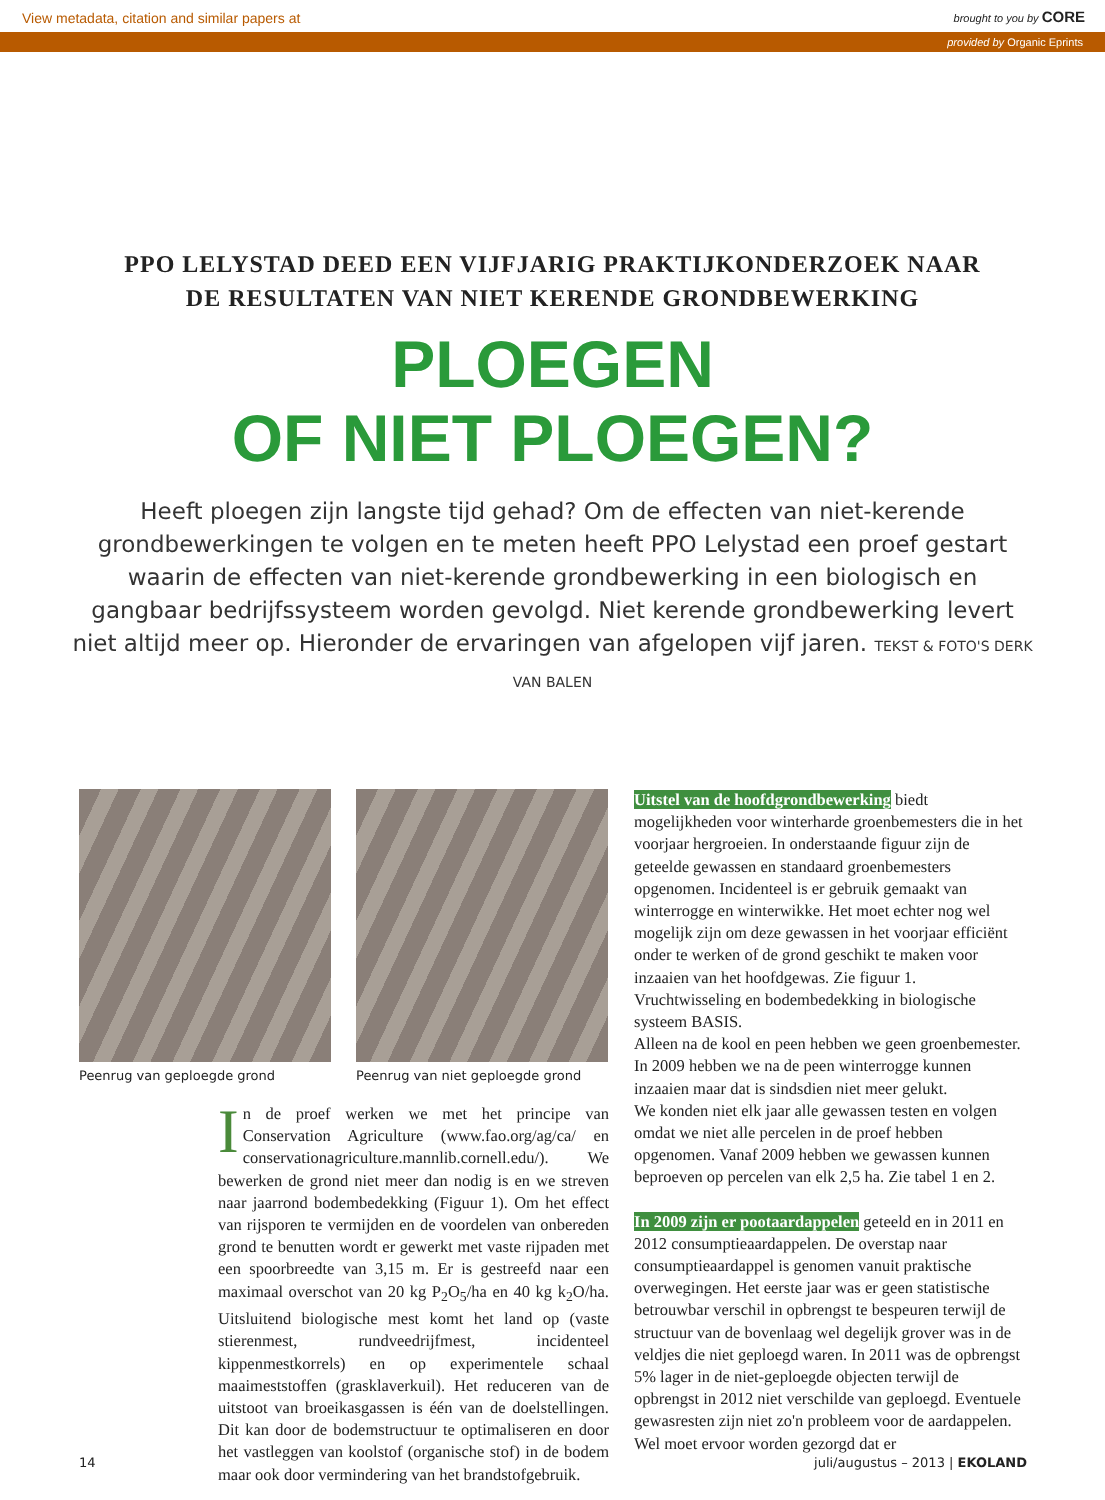View metadata, citation and similar papers at
brought to you by CORE
provided by Organic Eprints
PPO LELYSTAD DEED EEN VIJFJARIG PRAKTIJKONDERZOEK NAAR
DE RESULTATEN VAN NIET KERENDE GRONDBEWERKING
PLOEGEN
OF NIET PLOEGEN?
Heeft ploegen zijn langste tijd gehad? Om de effecten van niet-kerende grondbewerkingen te volgen en te meten heeft PPO Lelystad een proef gestart waarin de effecten van niet-kerende grondbewerking in een biologisch en gangbaar bedrijfssysteem worden gevolgd. Niet kerende grondbewerking levert niet altijd meer op. Hieronder de ervaringen van afgelopen vijf jaren. TEKST & FOTO'S DERK VAN BALEN
Peenrug van geploegde grond
Peenrug van niet geploegde grond
In de proef werken we met het principe van Conservation Agriculture (www.fao.org/ag/ca/ en conservationagriculture.mannlib.cornell.edu/). We bewerken de grond niet meer dan nodig is en we streven naar jaarrond bodembedekking (Figuur 1). Om het effect van rijsporen te vermijden en de voordelen van onbereden grond te benutten wordt er gewerkt met vaste rijpaden met een spoorbreedte van 3,15 m. Er is gestreefd naar een maximaal overschot van 20 kg P<sub>2</sub>O<sub>5</sub>/ha en 40 kg k<sub>2</sub>O/ha. Uitsluitend biologische mest komt het land op (vaste stierenmest, rundveedrijfmest, incidenteel kippenmestkorrels) en op experimentele schaal maaimeststoffen (grasklaverkuil). Het reduceren van de uitstoot van broeikasgassen is één van de doelstellingen. Dit kan door de bodemstructuur te optimaliseren en door het vastleggen van koolstof (organische stof) in de bodem maar ook door vermindering van het brandstofgebruik.
Uitstel van de hoofdgrondbewerking biedt mogelijkheden voor winterharde groenbemesters die in het voorjaar hergroeien. In onderstaande figuur zijn de geteelde gewassen en standaard groenbemesters opgenomen. Incidenteel is er gebruik gemaakt van winterrogge en winterwikke. Het moet echter nog wel mogelijk zijn om deze gewassen in het voorjaar efficiënt onder te werken of de grond geschikt te maken voor inzaaien van het hoofdgewas. Zie figuur 1. Vruchtwisseling en bodembedekking in biologische systeem BASIS.
Alleen na de kool en peen hebben we geen groenbemester. In 2009 hebben we na de peen winterrogge kunnen inzaaien maar dat is sindsdien niet meer gelukt.
We konden niet elk jaar alle gewassen testen en volgen omdat we niet alle percelen in de proef hebben opgenomen. Vanaf 2009 hebben we gewassen kunnen beproeven op percelen van elk 2,5 ha. Zie tabel 1 en 2.
In 2009 zijn er pootaardappelen geteeld en in 2011 en 2012 consumptieaardappelen. De overstap naar consumptieaardappel is genomen vanuit praktische overwegingen. Het eerste jaar was er geen statistische betrouwbar verschil in opbrengst te bespeuren terwijl de structuur van de bovenlaag wel degelijk grover was in de veldjes die niet geploegd waren. In 2011 was de opbrengst 5% lager in de niet-geploegde objecten terwijl de opbrengst in 2012 niet verschilde van geploegd. Eventuele gewasresten zijn niet zo'n probleem voor de aardappelen. Wel moet ervoor worden gezorgd dat er
14 juli/augustus – 2013 | EKOLAND